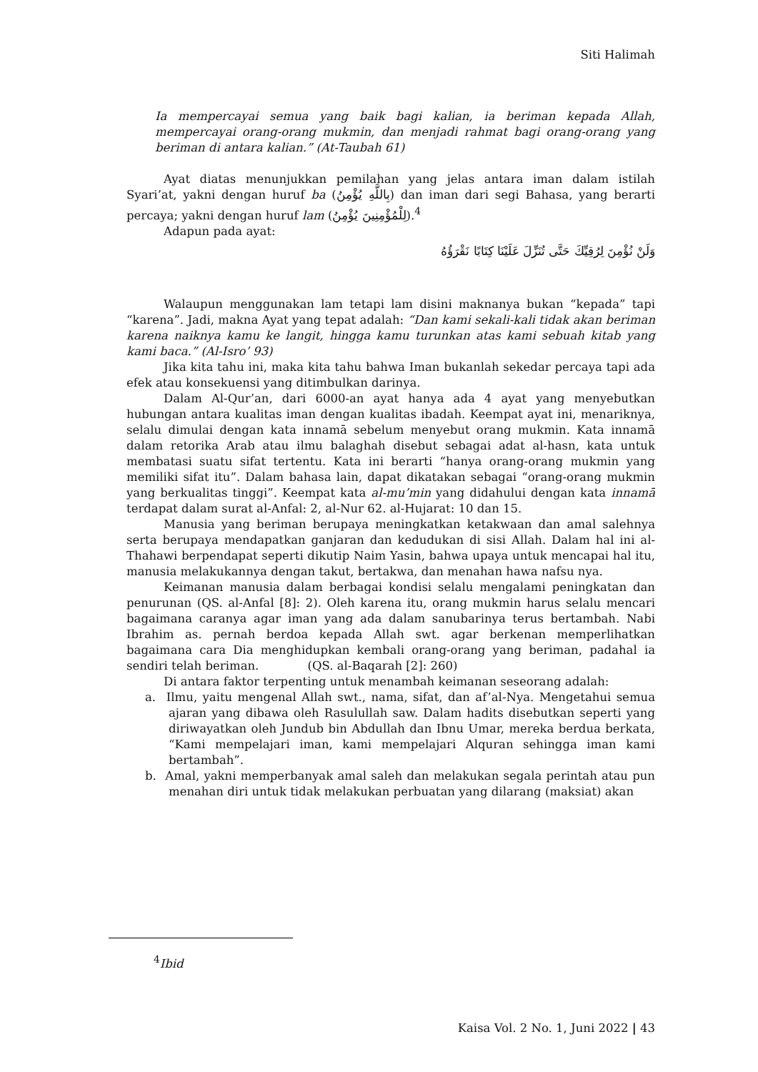Siti Halimah
Ia mempercayai semua yang baik bagi kalian, ia beriman kepada Allah, mempercayai orang-orang mukmin, dan menjadi rahmat bagi orang-orang yang beriman di antara kalian.” (At-Taubah 61)
Ayat diatas menunjukkan pemilahan yang jelas antara iman dalam istilah Syari’at, yakni dengan huruf ba (بِاللَّهِ يُؤْمِنُ) dan iman dari segi Bahasa, yang berarti percaya; yakni dengan huruf lam (لِلْمُؤْمِنِينَ يُؤْمِنُ).<sup>4</sup>
Adapun pada ayat:
وَلَنْ نُؤْمِنَ لِرُقِيِّكَ حَتَّى تُنَزِّلَ عَلَيْنَا كِتَابًا نَقْرَؤُهُ
Walaupun menggunakan lam tetapi lam disini maknanya bukan “kepada” tapi “karena”. Jadi, makna Ayat yang tepat adalah: “Dan kami sekali-kali tidak akan beriman karena naiknya kamu ke langit, hingga kamu turunkan atas kami sebuah kitab yang kami baca.” (Al-Isro’ 93)
Jika kita tahu ini, maka kita tahu bahwa Iman bukanlah sekedar percaya tapi ada efek atau konsekuensi yang ditimbulkan darinya.
Dalam Al-Qur’an, dari 6000-an ayat hanya ada 4 ayat yang menyebutkan hubungan antara kualitas iman dengan kualitas ibadah. Keempat ayat ini, menariknya, selalu dimulai dengan kata innamā sebelum menyebut orang mukmin. Kata innamā dalam retorika Arab atau ilmu balaghah disebut sebagai adat al-hasn, kata untuk membatasi suatu sifat tertentu. Kata ini berarti “hanya orang-orang mukmin yang memiliki sifat itu”. Dalam bahasa lain, dapat dikatakan sebagai “orang-orang mukmin yang berkualitas tinggi”. Keempat kata al-mu’min yang didahului dengan kata innamā terdapat dalam surat al-Anfal: 2, al-Nur 62. al-Hujarat: 10 dan 15.
Manusia yang beriman berupaya meningkatkan ketakwaan dan amal salehnya serta berupaya mendapatkan ganjaran dan kedudukan di sisi Allah. Dalam hal ini al-Thahawi berpendapat seperti dikutip Naim Yasin, bahwa upaya untuk mencapai hal itu, manusia melakukannya dengan takut, bertakwa, dan menahan hawa nafsu nya.
Keimanan manusia dalam berbagai kondisi selalu mengalami peningkatan dan penurunan (QS. al-Anfal [8]: 2). Oleh karena itu, orang mukmin harus selalu mencari bagaimana caranya agar iman yang ada dalam sanubarinya terus bertambah. Nabi Ibrahim as. pernah berdoa kepada Allah swt. agar berkenan memperlihatkan bagaimana cara Dia menghidupkan kembali orang-orang yang beriman, padahal ia sendiri telah beriman. (QS. al-Baqarah [2]: 260)
Di antara faktor terpenting untuk menambah keimanan seseorang adalah:
a. Ilmu, yaitu mengenal Allah swt., nama, sifat, dan af’al-Nya. Mengetahui semua ajaran yang dibawa oleh Rasulullah saw. Dalam hadits disebutkan seperti yang diriwayatkan oleh Jundub bin Abdullah dan Ibnu Umar, mereka berdua berkata, “Kami mempelajari iman, kami mempelajari Alquran sehingga iman kami bertambah”.
b. Amal, yakni memperbanyak amal saleh dan melakukan segala perintah atau pun menahan diri untuk tidak melakukan perbuatan yang dilarang (maksiat) akan
<sup>4</sup> Ibid
Kaisa Vol. 2 No. 1, Juni 2022 | 43